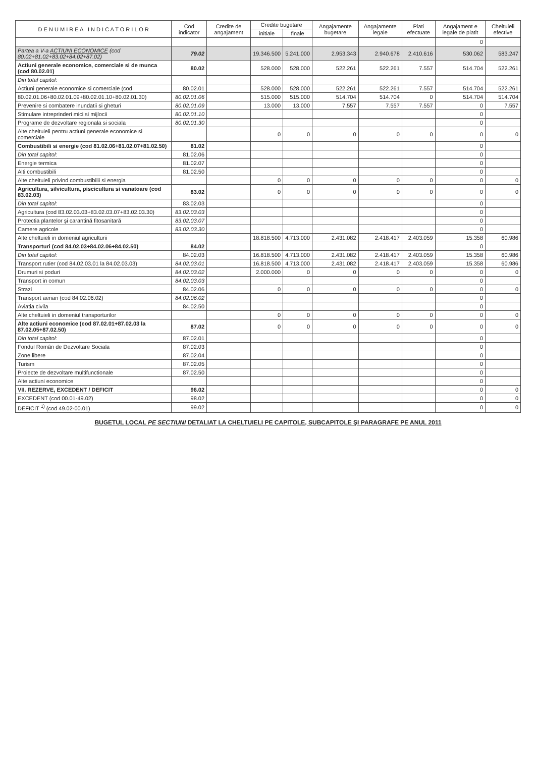| D E N U M I R E A I N D I C A T O R I L O R | Cod indicator | Credite de angajament | Credite bugetare | | Angajamente bugetare | Angajamente legale | Plati efectuate | Angajament e legale de platit | Cheltuieli efective |
| --- | --- | --- | --- | --- | --- | --- | --- | --- | --- |
| | | | initiale | finale | | | | | |
| | | | | | | | | 0 | |
| Partea a V-a ACTIUNI ECONOMICE (cod 80.02+81.02+83.02+84.02+87.02) | 79.02 | | 19.346.500 | 5.241.000 | 2.953.343 | 2.940.678 | 2.410.616 | 530.062 | 583.247 |
| Actiuni generale economice, comerciale si de munca (cod 80.02.01) | 80.02 | | 528.000 | 528.000 | 522.261 | 522.261 | 7.557 | 514.704 | 522.261 |
| Din total capitol: | | | | | | | | | |
| Actiuni generale economice si comerciale (cod | 80.02.01 | | 528.000 | 528.000 | 522.261 | 522.261 | 7.557 | 514.704 | 522.261 |
| 80.02.01.06+80.02.01.09+80.02.01.10+80.02.01.30) | 80.02.01.06 | | 515.000 | 515.000 | 514.704 | 514.704 | 0 | 514.704 | 514.704 |
| Prevenire si combatere inundatii si gheturi | 80.02.01.09 | | 13.000 | 13.000 | 7.557 | 7.557 | 7.557 | 0 | 7.557 |
| Stimulare intreprinderi mici si mijlocii | 80.02.01.10 | | | | | | | 0 | |
| Programe de dezvoltare regionala si sociala | 80.02.01.30 | | | | | | | 0 | |
| Alte cheltuieli pentru actiuni generale economice si comerciale | | | 0 | 0 | 0 | 0 | 0 | 0 | 0 |
| Combustibili si energie (cod 81.02.06+81.02.07+81.02.50) | 81.02 | | | | | | | 0 | |
| Din total capitol: | 81.02.06 | | | | | | | 0 | |
| Energie termica | 81.02.07 | | | | | | | 0 | |
| Alti combustibili | 81.02.50 | | | | | | | 0 | |
| Alte cheltuieli privind combustibilii si energia | | | 0 | 0 | 0 | 0 | 0 | 0 | 0 |
| Agricultura, silvicultura, piscicultura si vanatoare (cod 83.02.03) | 83.02 | | 0 | 0 | 0 | 0 | 0 | 0 | 0 |
| Din total capitol: | 83.02.03 | | | | | | | 0 | |
| Agricultura (cod 83.02.03.03+83.02.03.07+83.02.03.30) | 83.02.03.03 | | | | | | | 0 | |
| Protectia plantelor şi carantină fitosanitară | 83.02.03.07 | | | | | | | 0 | |
| Camere agricole | 83.02.03.30 | | | | | | | 0 | |
| Alte cheltuieli in domeniul agriculturii | | | 18.818.500 | 4.713.000 | 2.431.082 | 2.418.417 | 2.403.059 | 15.358 | 60.986 |
| Transporturi (cod 84.02.03+84.02.06+84.02.50) | 84.02 | | | | | | | 0 | |
| Din total capitol: | 84.02.03 | | 16.818.500 | 4.713.000 | 2.431.082 | 2.418.417 | 2.403.059 | 15.358 | 60.986 |
| Transport rutier (cod 84.02.03.01 la 84.02.03.03) | 84.02.03.01 | | 16.818.500 | 4.713.000 | 2.431.082 | 2.418.417 | 2.403.059 | 15.358 | 60.986 |
| Drumuri si poduri | 84.02.03.02 | | 2.000.000 | 0 | 0 | 0 | 0 | 0 | 0 |
| Transport in comun | 84.02.03.03 | | | | | | | 0 | |
| Strazi | 84.02.06 | | 0 | 0 | 0 | 0 | 0 | 0 | 0 |
| Transport aerian (cod 84.02.06.02) | 84.02.06.02 | | | | | | | 0 | |
| Aviatia civila | 84.02.50 | | | | | | | 0 | |
| Alte cheltuieli in domeniul transporturilor | | | 0 | 0 | 0 | 0 | 0 | 0 | 0 |
| Alte actiuni economice (cod 87.02.01+87.02.03 la 87.02.05+87.02.50) | 87.02 | | 0 | 0 | 0 | 0 | 0 | 0 | 0 |
| Din total capitol: | 87.02.01 | | | | | | | 0 | |
| Fondul Român de Dezvoltare Sociala | 87.02.03 | | | | | | | 0 | |
| Zone libere | 87.02.04 | | | | | | | 0 | |
| Turism | 87.02.05 | | | | | | | 0 | |
| Proiecte de dezvoltare multifunctionale | 87.02.50 | | | | | | | 0 | |
| Alte actiuni economice | | | | | | | | 0 | |
| VII. REZERVE, EXCEDENT / DEFICIT | 96.02 | | | | | | | 0 | 0 |
| EXCEDENT (cod 00.01-49.02) | 98.02 | | | | | | | 0 | 0 |
| DEFICIT <sup>1)</sup> (cod 49.02-00.01) | 99.02 | | | | | | | 0 | 0 |
BUGETUL LOCAL PE SECTIUNI DETALIAT LA CHELTUIELI PE CAPITOLE, SUBCAPITOLE ŞI PARAGRAFE PE ANUL 2011